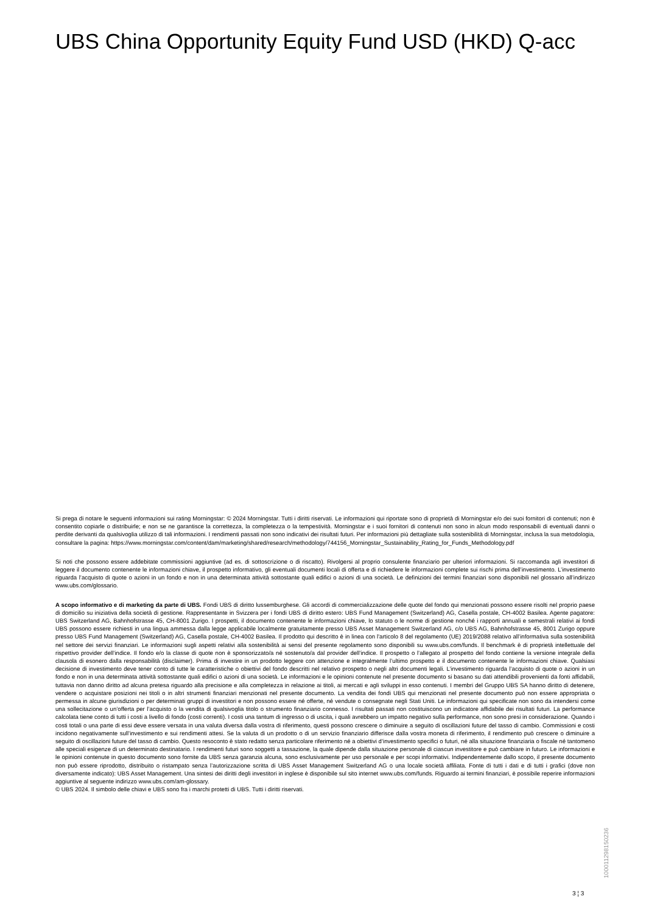UBS China Opportunity Equity Fund USD (HKD) Q-acc
Si prega di notare le seguenti informazioni sui rating Morningstar: © 2024 Morningstar. Tutti i diritti riservati. Le informazioni qui riportate sono di proprietà di Morningstar e/o dei suoi fornitori di contenuti; non è consentito copiarle o distribuirle; e non se ne garantisce la correttezza, la completezza o la tempestività. Morningstar e i suoi fornitori di contenuti non sono in alcun modo responsabili di eventuali danni o perdite derivanti da qualsivoglia utilizzo di tali informazioni. I rendimenti passati non sono indicativi dei risultati futuri. Per informazioni più dettagliate sulla sostenibilità di Morningstar, inclusa la sua metodologia, consultare la pagina: https://www.morningstar.com/content/dam/marketing/shared/research/methodology/744156_Morningstar_Sustainability_Rating_for_Funds_Methodology.pdf
Si noti che possono essere addebitate commissioni aggiuntive (ad es. di sottoscrizione o di riscatto). Rivolgersi al proprio consulente finanziario per ulteriori informazioni. Si raccomanda agli investitori di leggere il documento contenente le informazioni chiave, il prospetto informativo, gli eventuali documenti locali di offerta e di richiedere le informazioni complete sui rischi prima dell’investimento. L’investimento riguarda l’acquisto di quote o azioni in un fondo e non in una determinata attività sottostante quali edifici o azioni di una società. Le definizioni dei termini finanziari sono disponibili nel glossario all’indirizzo www.ubs.com/glossario.
A scopo informativo e di marketing da parte di UBS. Fondi UBS di diritto lussemburghese. Gli accordi di commercializzazione delle quote del fondo qui menzionati possono essere risolti nel proprio paese di domicilio su iniziativa della società di gestione. Rappresentante in Svizzera per i fondi UBS di diritto estero: UBS Fund Management (Switzerland) AG, Casella postale, CH-4002 Basilea. Agente pagatore: UBS Switzerland AG, Bahnhofstrasse 45, CH-8001 Zurigo. I prospetti, il documento contenente le informazioni chiave, lo statuto o le norme di gestione nonché i rapporti annuali e semestrali relativi ai fondi UBS possono essere richiesti in una lingua ammessa dalla legge applicabile localmente gratuitamente presso UBS Asset Management Switzerland AG, c/o UBS AG, Bahnhofstrasse 45, 8001 Zurigo oppure presso UBS Fund Management (Switzerland) AG, Casella postale, CH-4002 Basilea. Il prodotto qui descritto è in linea con l'articolo 8 del regolamento (UE) 2019/2088 relativo all’informativa sulla sostenibilità nel settore dei servizi finanziari. Le informazioni sugli aspetti relativi alla sostenibilità ai sensi del presente regolamento sono disponibili su www.ubs.com/funds. Il benchmark è di proprietà intellettuale del rispettivo provider dell’indice. Il fondo e/o la classe di quote non è sponsorizzato/a né sostenuto/a dal provider dell’indice. Il prospetto o l’allegato al prospetto del fondo contiene la versione integrale della clausola di esonero dalla responsabilità (disclaimer). Prima di investire in un prodotto leggere con attenzione e integralmente l’ultimo prospetto e il documento contenente le informazioni chiave. Qualsiasi decisione di investimento deve tener conto di tutte le caratteristiche o obiettivi del fondo descritti nel relativo prospetto o negli altri documenti legali. L’investimento riguarda l’acquisto di quote o azioni in un fondo e non in una determinata attività sottostante quali edifici o azioni di una società. Le informazioni e le opinioni contenute nel presente documento si basano su dati attendibili provenienti da fonti affidabili, tuttavia non danno diritto ad alcuna pretesa riguardo alla precisione e alla completezza in relazione ai titoli, ai mercati e agli sviluppi in esso contenuti. I membri del Gruppo UBS SA hanno diritto di detenere, vendere o acquistare posizioni nei titoli o in altri strumenti finanziari menzionati nel presente documento. La vendita dei fondi UBS qui menzionati nel presente documento può non essere appropriata o permessa in alcune giurisdizioni o per determinati gruppi di investitori e non possono essere né offerte, né vendute o consegnate negli Stati Uniti. Le informazioni qui specificate non sono da intendersi come una sollecitazione o un’offerta per l’acquisto o la vendita di qualsivoglia titolo o strumento finanziario connesso. I risultati passati non costituiscono un indicatore affidabile dei risultati futuri. La performance calcolata tiene conto di tutti i costi a livello di fondo (costi correnti). I costi una tantum di ingresso o di uscita, i quali avrebbero un impatto negativo sulla performance, non sono presi in considerazione. Quando i costi totali o una parte di essi deve essere versata in una valuta diversa dalla vostra di riferimento, questi possono crescere o diminuire a seguito di oscillazioni future del tasso di cambio. Commissioni e costi incidono negativamente sull’investimento e sui rendimenti attesi. Se la valuta di un prodotto o di un servizio finanziario differisce dalla vostra moneta di riferimento, il rendimento può crescere o diminuire a seguito di oscillazioni future del tasso di cambio. Questo resoconto è stato redatto senza particolare riferimento né a obiettivi d’investimento specifici o futuri, né alla situazione finanziaria o fiscale né tantomeno alle speciali esigenze di un determinato destinatario. I rendimenti futuri sono soggetti a tassazione, la quale dipende dalla situazione personale di ciascun investitore e può cambiare in futuro. Le informazioni e le opinioni contenute in questo documento sono fornite da UBS senza garanzia alcuna, sono esclusivamente per uso personale e per scopi informativi. Indipendentemente dallo scopo, il presente documento non può essere riprodotto, distribuito o ristampato senza l’autorizzazione scritta di UBS Asset Management Switzerland AG o una locale società affiliata. Fonte di tutti i dati e di tutti i grafici (dove non diversamente indicato): UBS Asset Management. Una sintesi dei diritti degli investitori in inglese è disponibile sul sito internet www.ubs.com/funds. Riguardo ai termini finanziari, è possibile reperire informazioni aggiuntive al seguente indirizzo www.ubs.com/am-glossary.
© UBS 2024. Il simbolo delle chiavi e UBS sono fra i marchi protetti di UBS. Tutti i diritti riservati.
3 ¦ 3
1000112981502​36